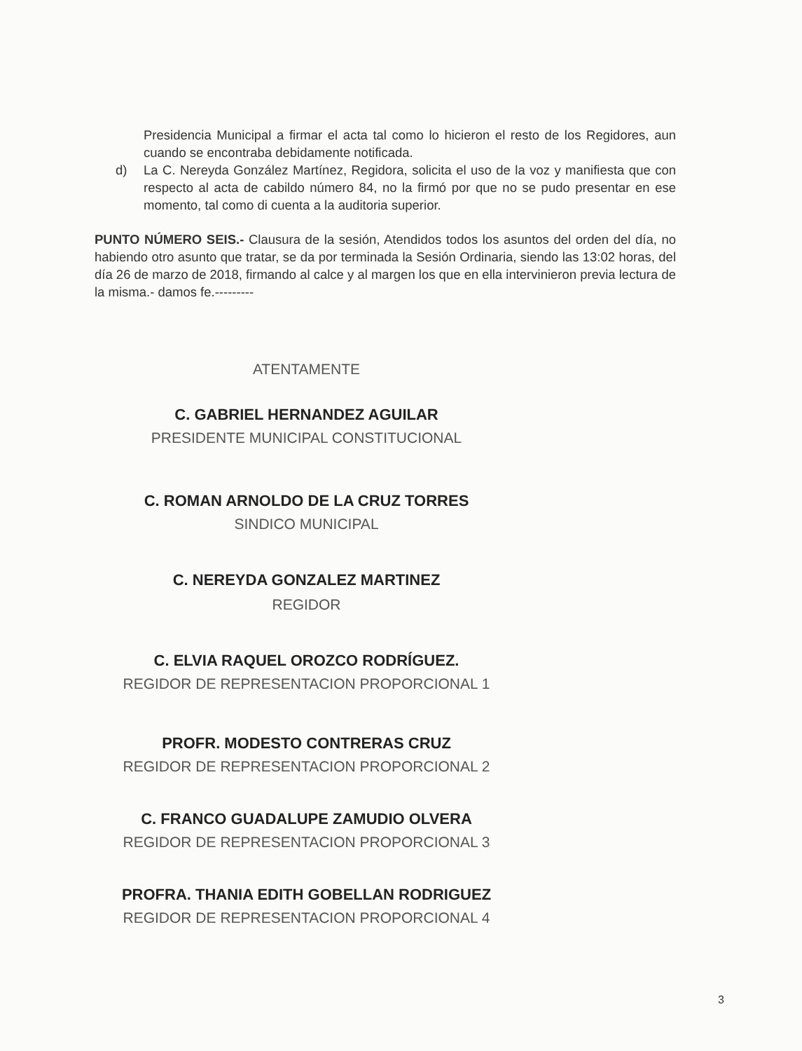Presidencia Municipal a firmar el acta tal como lo hicieron el resto de los Regidores, aun cuando se encontraba debidamente notificada.
d) La C. Nereyda González Martínez, Regidora, solicita el uso de la voz y manifiesta que con respecto al acta de cabildo número 84, no la firmó por que no se pudo presentar en ese momento, tal como di cuenta a la auditoria superior.
PUNTO NÚMERO SEIS.- Clausura de la sesión, Atendidos todos los asuntos del orden del día, no habiendo otro asunto que tratar, se da por terminada la Sesión Ordinaria, siendo las 13:02 horas, del día 26 de marzo de 2018, firmando al calce y al margen los que en ella intervinieron previa lectura de la misma.- damos fe.---------
ATENTAMENTE
C. GABRIEL HERNANDEZ AGUILAR
PRESIDENTE MUNICIPAL CONSTITUCIONAL
C. ROMAN ARNOLDO DE LA CRUZ TORRES
SINDICO MUNICIPAL
C. NEREYDA GONZALEZ MARTINEZ
REGIDOR
C. ELVIA RAQUEL OROZCO RODRÍGUEZ.
REGIDOR DE REPRESENTACION PROPORCIONAL 1
PROFR. MODESTO CONTRERAS CRUZ
REGIDOR DE REPRESENTACION PROPORCIONAL 2
C. FRANCO GUADALUPE ZAMUDIO OLVERA
REGIDOR DE REPRESENTACION PROPORCIONAL 3
PROFRA. THANIA EDITH GOBELLAN RODRIGUEZ
REGIDOR DE REPRESENTACION PROPORCIONAL 4
3